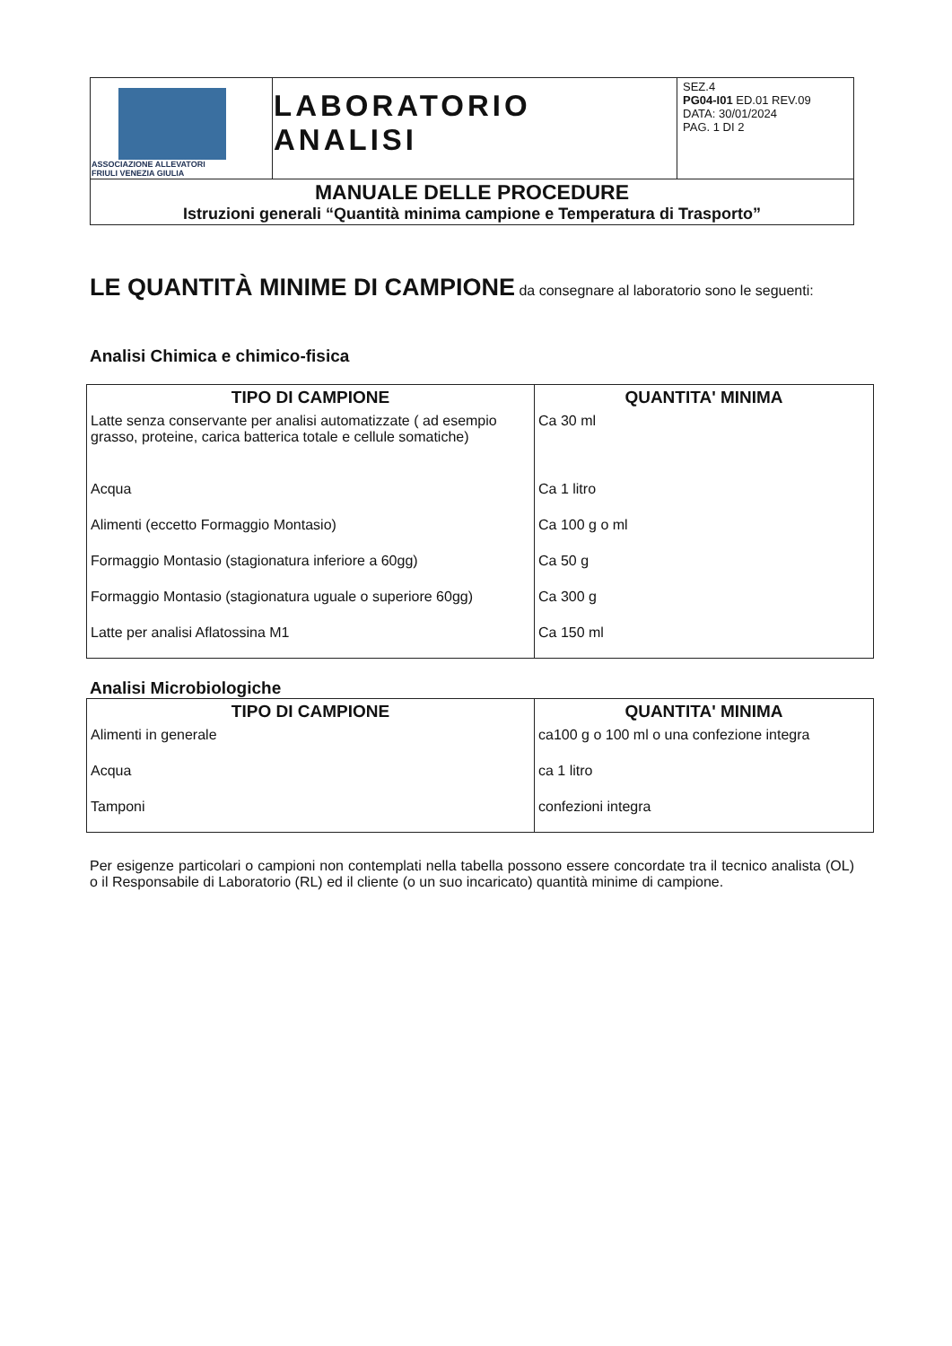| ASSOCIAZIONE ALLEVATORI FRIULI VENEZIA GIULIA | LABORATORIO ANALISI | SEZ.4 PG04-I01 ED.01 REV.09 DATA: 30/01/2024 PAG. 1 DI 2 |
| MANUALE DELLE PROCEDURE Istruzioni generali “Quantità minima campione e Temperatura di Trasporto” | | |
LE QUANTITÀ MINIME DI CAMPIONE
da consegnare al laboratorio sono le seguenti:
Analisi Chimica e chimico-fisica
| TIPO DI CAMPIONE | QUANTITA' MINIMA |
| --- | --- |
| Latte senza conservante per analisi automatizzate ( ad esempio grasso, proteine, carica batterica totale e cellule somatiche) | Ca 30 ml |
| Acqua | Ca 1 litro |
| Alimenti (eccetto Formaggio Montasio) | Ca 100 g o ml |
| Formaggio Montasio (stagionatura inferiore a 60gg) | Ca 50 g |
| Formaggio Montasio (stagionatura uguale o superiore 60gg) | Ca 300 g |
| Latte per analisi Aflatossina M1 | Ca 150 ml |
Analisi Microbiologiche
| TIPO DI CAMPIONE | QUANTITA' MINIMA |
| --- | --- |
| Alimenti in generale | ca100 g o 100 ml o una confezione integra |
| Acqua | ca 1 litro |
| Tamponi | confezioni integra |
Per esigenze particolari o campioni non contemplati nella tabella possono essere concordate tra il tecnico analista (OL) o il Responsabile di Laboratorio (RL) ed il cliente (o un suo incaricato) quantità minime di campione.